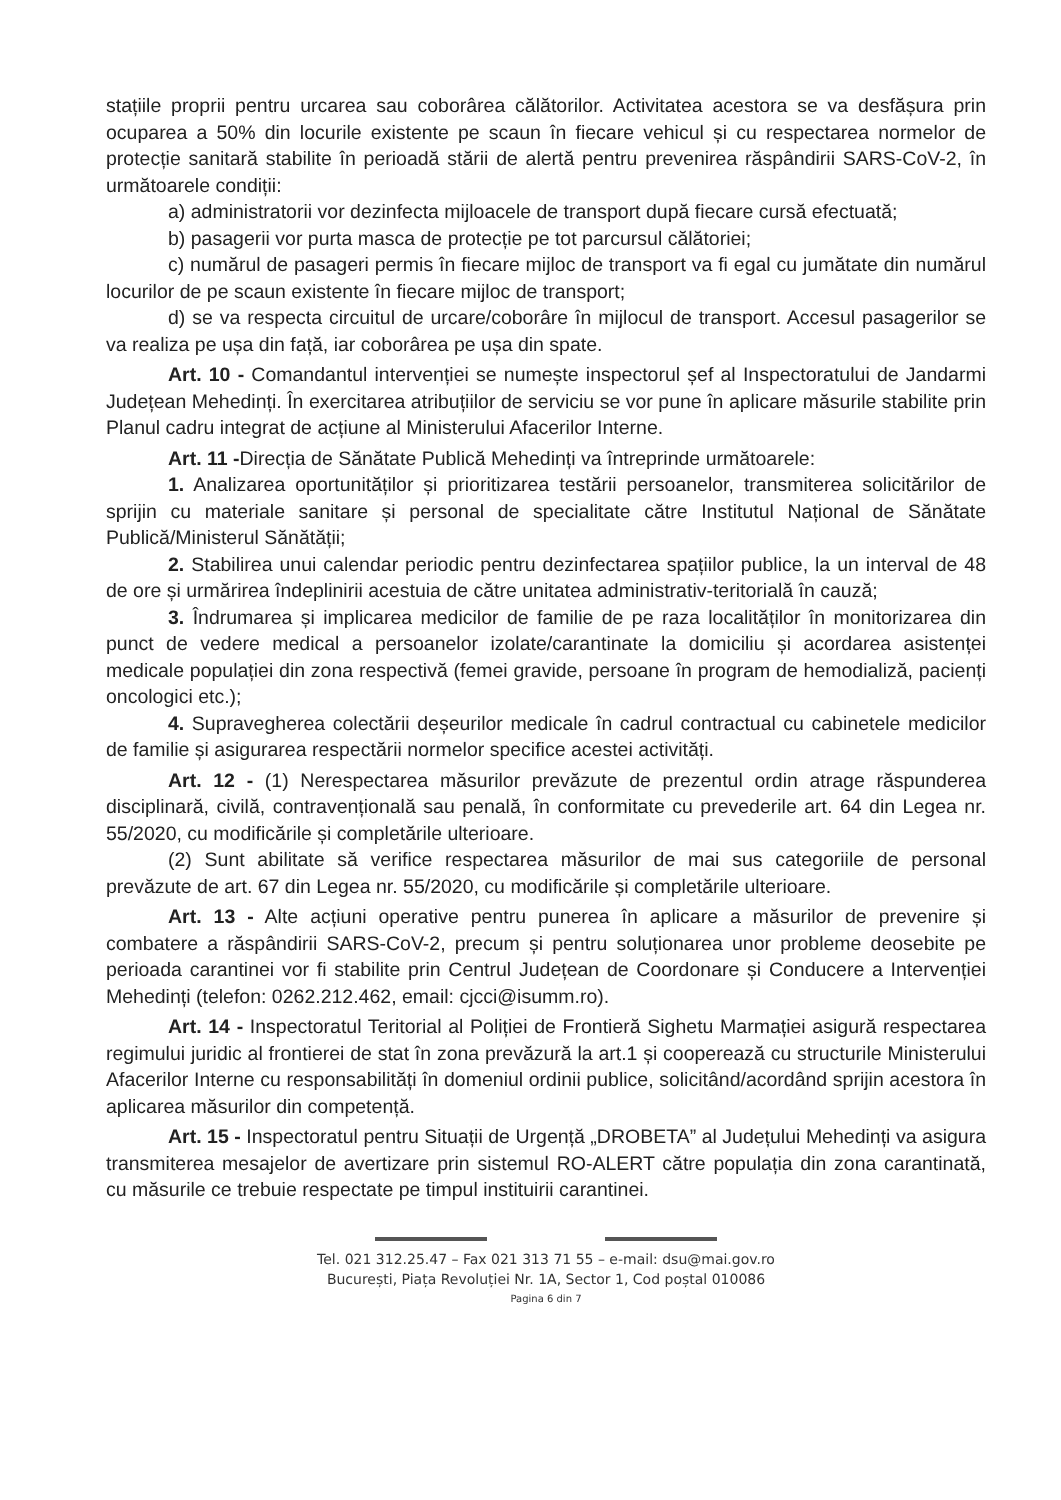stațiile proprii pentru urcarea sau coborârea călătorilor. Activitatea acestora se va desfășura prin ocuparea a 50% din locurile existente pe scaun în fiecare vehicul și cu respectarea normelor de protecție sanitară stabilite în perioadă stării de alertă pentru prevenirea răspândirii SARS-CoV-2, în următoarele condiții:
a) administratorii vor dezinfecta mijloacele de transport după fiecare cursă efectuată;
b) pasagerii vor purta masca de protecție pe tot parcursul călătoriei;
c) numărul de pasageri permis în fiecare mijloc de transport va fi egal cu jumătate din numărul locurilor de pe scaun existente în fiecare mijloc de transport;
d) se va respecta circuitul de urcare/coborâre în mijlocul de transport. Accesul pasagerilor se va realiza pe ușa din față, iar coborârea pe ușa din spate.
Art. 10 - Comandantul intervenției se numește inspectorul șef al Inspectoratului de Jandarmi Județean Mehedinți. În exercitarea atribuțiilor de serviciu se vor pune în aplicare măsurile stabilite prin Planul cadru integrat de acțiune al Ministerului Afacerilor Interne.
Art. 11 -Direcția de Sănătate Publică Mehedinți va întreprinde următoarele:
1. Analizarea oportunităților și prioritizarea testării persoanelor, transmiterea solicitărilor de sprijin cu materiale sanitare și personal de specialitate către Institutul Național de Sănătate Publică/Ministerul Sănătății;
2. Stabilirea unui calendar periodic pentru dezinfectarea spațiilor publice, la un interval de 48 de ore și urmărirea îndeplinirii acestuia de către unitatea administrativ-teritorială în cauză;
3. Îndrumarea și implicarea medicilor de familie de pe raza localităților în monitorizarea din punct de vedere medical a persoanelor izolate/carantinate la domiciliu și acordarea asistenței medicale populației din zona respectivă (femei gravide, persoane în program de hemodializă, pacienți oncologici etc.);
4. Supravegherea colectării deșeurilor medicale în cadrul contractual cu cabinetele medicilor de familie și asigurarea respectării normelor specifice acestei activități.
Art. 12 - (1) Nerespectarea măsurilor prevăzute de prezentul ordin atrage răspunderea disciplinară, civilă, contravențională sau penală, în conformitate cu prevederile art. 64 din Legea nr. 55/2020, cu modificările și completările ulterioare.
(2) Sunt abilitate să verifice respectarea măsurilor de mai sus categoriile de personal prevăzute de art. 67 din Legea nr. 55/2020, cu modificările și completările ulterioare.
Art. 13 - Alte acțiuni operative pentru punerea în aplicare a măsurilor de prevenire și combatere a răspândirii SARS-CoV-2, precum și pentru soluționarea unor probleme deosebite pe perioada carantinei vor fi stabilite prin Centrul Județean de Coordonare și Conducere a Intervenției Mehedinți (telefon: 0262.212.462, email: cjcci@isumm.ro).
Art. 14 - Inspectoratul Teritorial al Poliției de Frontieră Sighetu Marmației asigură respectarea regimului juridic al frontierei de stat în zona prevăzură la art.1 și cooperează cu structurile Ministerului Afacerilor Interne cu responsabilități în domeniul ordinii publice, solicitând/acordând sprijin acestora în aplicarea măsurilor din competență.
Art. 15 - Inspectoratul pentru Situații de Urgență „DROBETA” al Județului Mehedinți va asigura transmiterea mesajelor de avertizare prin sistemul RO-ALERT către populația din zona carantinată, cu măsurile ce trebuie respectate pe timpul instituirii carantinei.
Tel. 021 312.25.47 – Fax 021 313 71 55 – e-mail: dsu@mai.gov.ro
București, Piața Revoluției Nr. 1A, Sector 1, Cod poștal 010086
Pagina 6 din 7